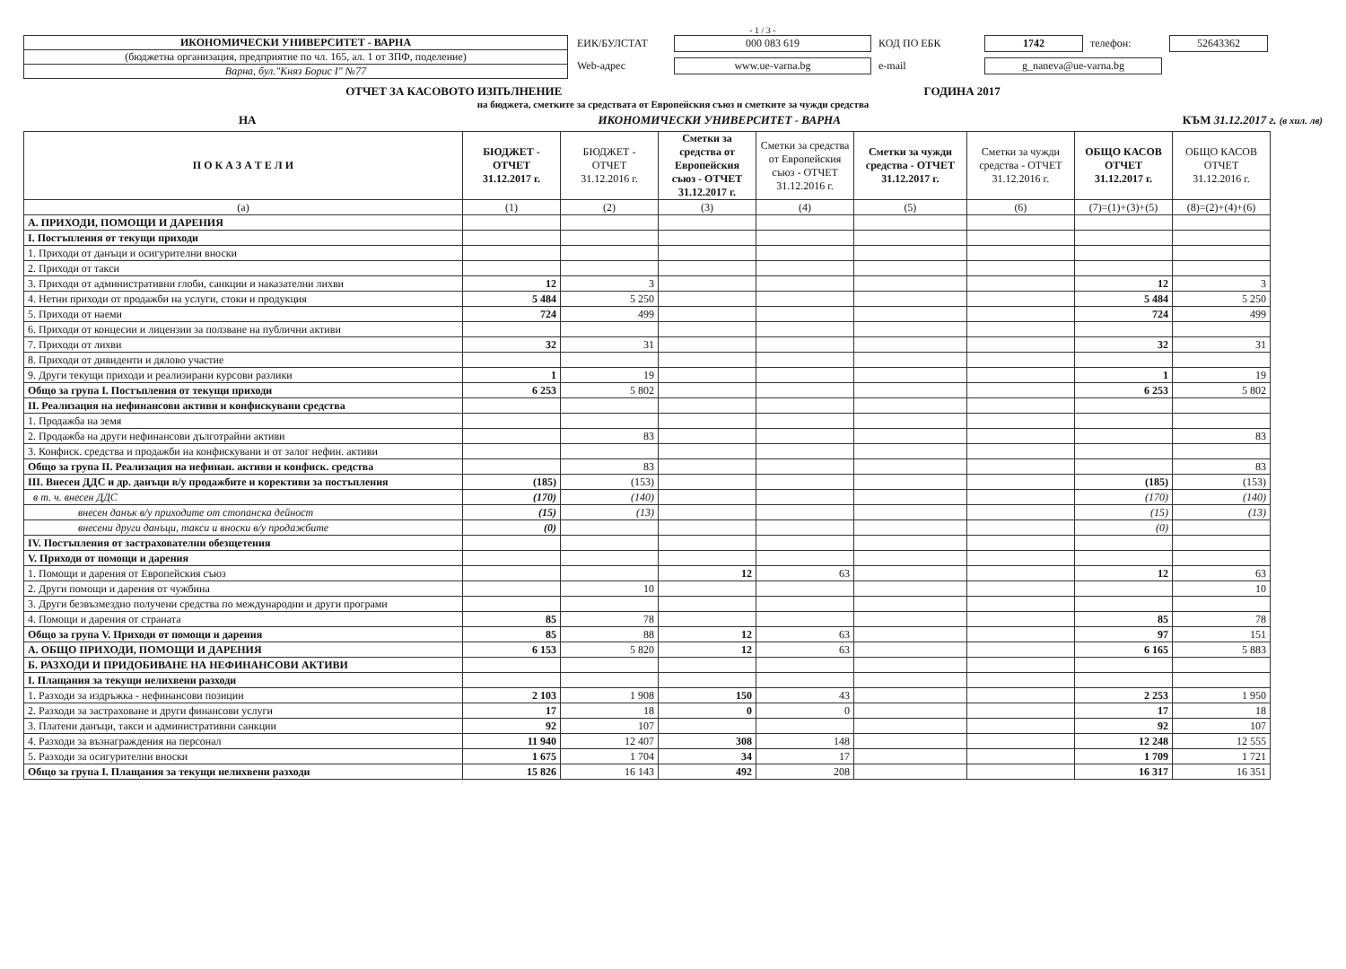- 1 / 3 -
ИКОНОМИЧЕСКИ УНИВЕРСИТЕТ - ВАРНА
(бюджетна организация, предприятие по чл. 165, ал. 1 от ЗПФ, поделение)
Варна, бул."Княз Борис I" №77
ЕИК/БУЛСТАТ 000 083 619 КОД ПО ЕБК 1742 телефон: 52643362 Web-адрес www.ue-varna.bg e-mail g_naneva@ue-varna.bg
ОТЧЕТ ЗА КАСОВОТО ИЗПЪЛНЕНИЕ ГОДИНА 2017
на бюджета, сметките за средствата от Европейския съюз и сметките за чужди средства
НА ИКОНОМИЧЕСКИ УНИВЕРСИТЕТ - ВАРНА КЪМ 31.12.2017 г. (в хил. лв)
| П О К А З А Т Е Л И | БЮДЖЕТ - ОТЧЕТ 31.12.2017 г. | БЮДЖЕТ - ОТЧЕТ 31.12.2016 г. | Сметки за средства от Европейския съюз - ОТЧЕТ 31.12.2017 г. | Сметки за средства от Европейския съюз - ОТЧЕТ 31.12.2016 г. | Сметки за чужди средства - ОТЧЕТ 31.12.2017 г. | Сметки за чужди средства - ОТЧЕТ 31.12.2016 г. | ОБЩО КАСОВ ОТЧЕТ 31.12.2017 г. | ОБЩО КАСОВ ОТЧЕТ 31.12.2016 г. |
| --- | --- | --- | --- | --- | --- | --- | --- | --- |
| (a) | (1) | (2) | (3) | (4) | (5) | (6) | (7)=(1)+(3)+(5) | (8)=(2)+(4)+(6) |
| А. ПРИХОДИ, ПОМОЩИ И ДАРЕНИЯ | | | | | | | | |
| I. Постъпления от текущи приходи | | | | | | | | |
| 1. Приходи от данъци и осигурителни вноски | | | | | | | | |
| 2. Приходи от такси | | | | | | | | |
| 3. Приходи от административни глоби, санкции и наказателни лихви | 12 | 3 | | | | | 12 | 3 |
| 4. Нетни приходи от продажби на услуги, стоки и продукция | 5 484 | 5 250 | | | | | 5 484 | 5 250 |
| 5. Приходи от наеми | 724 | 499 | | | | | 724 | 499 |
| 6. Приходи от концесии и лицензии за ползване на публични активи | | | | | | | | |
| 7. Приходи от лихви | 32 | 31 | | | | | 32 | 31 |
| 8. Приходи от дивиденти и дялово участие | | | | | | | | |
| 9. Други текущи приходи и реализирани курсови разлики | 1 | 19 | | | | | 1 | 19 |
| Общо за група I. Постъпления от текущи приходи | 6 253 | 5 802 | | | | | 6 253 | 5 802 |
| II. Реализация на нефинансови активи и конфискувани средства | | | | | | | | |
| 1. Продажба на земя | | | | | | | | |
| 2. Продажба на други нефинансови дълготрайни активи | | 83 | | | | | | 83 |
| 3. Конфиск. средства и продажби на конфискувани и от залог нефин. активи | | | | | | | | |
| Общо за група II. Реализация на нефинан. активи и конфиск. средства | | 83 | | | | | | 83 |
| III. Внесен ДДС и др. данъци в/у продажбите и корективи за постъпления | (185) | (153) | | | | | (185) | (153) |
| в т. ч. внесен ДДС | (170) | (140) | | | | | (170) | (140) |
| внесен данък в/у приходите от стопанска дейност | (15) | (13) | | | | | (15) | (13) |
| внесени други данъци, такси и вноски в/у продажбите | (0) | | | | | | (0) | |
| IV. Постъпления от застрахователни обезщетения | | | | | | | | |
| V. Приходи от помощи и дарения | | | | | | | | |
| 1. Помощи и дарения от Европейския съюз | | | 12 | 63 | | | 12 | 63 |
| 2. Други помощи и дарения от чужбина | | 10 | | | | | | 10 |
| 3. Други безвъзмездно получени средства по международни и други програми | | | | | | | | |
| 4. Помощи и дарения от страната | 85 | 78 | | | | | 85 | 78 |
| Общо за група V. Приходи от помощи и дарения | 85 | 88 | 12 | 63 | | | 97 | 151 |
| А. ОБЩО ПРИХОДИ, ПОМОЩИ И ДАРЕНИЯ | 6 153 | 5 820 | 12 | 63 | | | 6 165 | 5 883 |
| Б. РАЗХОДИ И ПРИДОБИВАНЕ НА НЕФИНАНСОВИ АКТИВИ | | | | | | | | |
| I. Плащания за текущи нелихвени разходи | | | | | | | | |
| 1. Разходи за издръжка - нефинансови позиции | 2 103 | 1 908 | 150 | 43 | | | 2 253 | 1 950 |
| 2. Разходи за застраховане и други финансови услуги | 17 | 18 | 0 | 0 | | | 17 | 18 |
| 3. Платени данъци, такси и административни санкции | 92 | 107 | | | | | 92 | 107 |
| 4. Разходи за възнаграждения на персонал | 11 940 | 12 407 | 308 | 148 | | | 12 248 | 12 555 |
| 5. Разходи за осигурителни вноски | 1 675 | 1 704 | 34 | 17 | | | 1 709 | 1 721 |
| Общо за група I. Плащания за текущи нелихвени разходи | 15 826 | 16 143 | 492 | 208 | | | 16 317 | 16 351 |